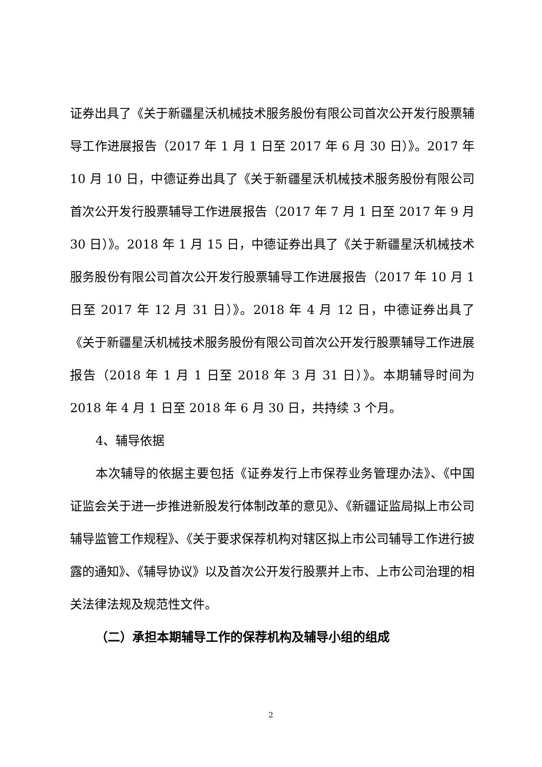证券出具了《关于新疆星沃机械技术服务股份有限公司首次公开发行股票辅导工作进展报告（2017 年 1 月 1 日至 2017 年 6 月 30 日）》。2017 年 10 月 10 日，中德证券出具了《关于新疆星沃机械技术服务股份有限公司首次公开发行股票辅导工作进展报告（2017 年 7 月 1 日至 2017 年 9 月 30 日）》。2018 年 1 月 15 日，中德证券出具了《关于新疆星沃机械技术服务股份有限公司首次公开发行股票辅导工作进展报告（2017 年 10 月 1 日至 2017 年 12 月 31 日）》。2018 年 4 月 12 日，中德证券出具了《关于新疆星沃机械技术服务股份有限公司首次公开发行股票辅导工作进展报告（2018 年 1 月 1 日至 2018 年 3 月 31 日）》。本期辅导时间为 2018 年 4 月 1 日至 2018 年 6 月 30 日，共持续 3 个月。
4、辅导依据
本次辅导的依据主要包括《证券发行上市保荐业务管理办法》、《中国证监会关于进一步推进新股发行体制改革的意见》、《新疆证监局拟上市公司辅导监管工作规程》、《关于要求保荐机构对辖区拟上市公司辅导工作进行披露的通知》、《辅导协议》以及首次公开发行股票并上市、上市公司治理的相关法律法规及规范性文件。
（二）承担本期辅导工作的保荐机构及辅导小组的组成
2